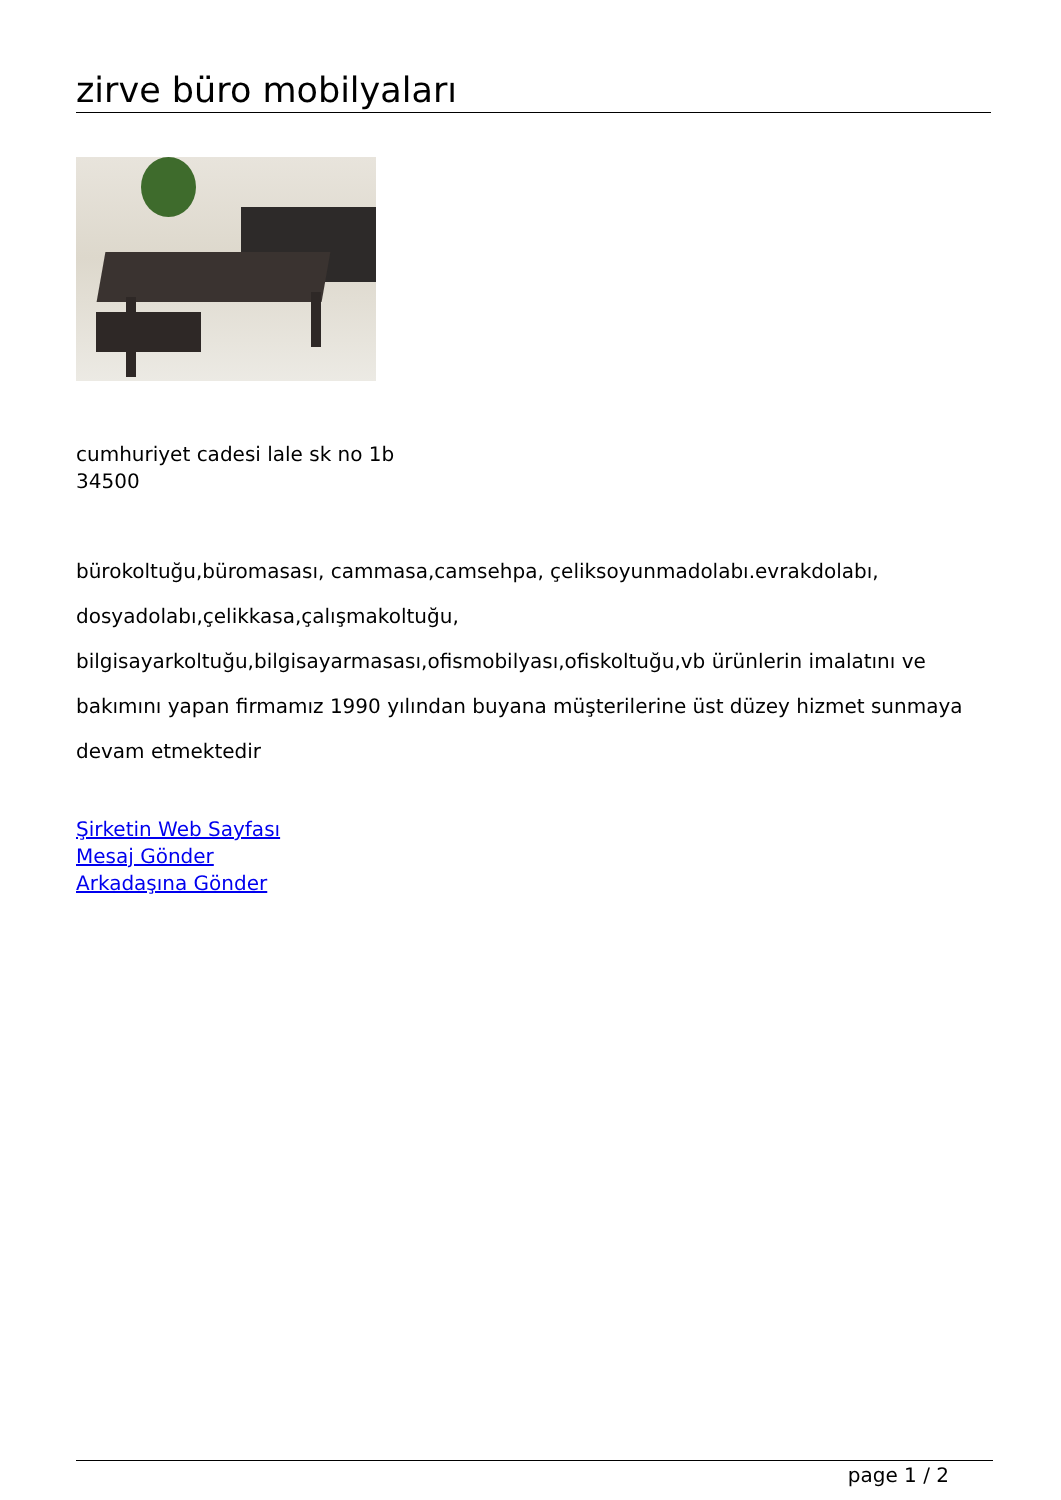zirve büro mobilyaları
cumhuriyet cadesi lale sk no 1b
34500
bürokoltuğu,büromasası, cammasa,camsehpa, çeliksoyunmadolabı.evrakdolabı, dosyadolabı,çelikkasa,çalışmakoltuğu, bilgisayarkoltuğu,bilgisayarmasası,ofismobilyası,ofiskoltuğu,vb ürünlerin imalatını ve bakımını yapan firmamız 1990 yılından buyana müşterilerine üst düzey hizmet sunmaya devam etmektedir
Şirketin Web Sayfası
Mesaj Gönder
Arkadaşına Gönder
page 1 / 2